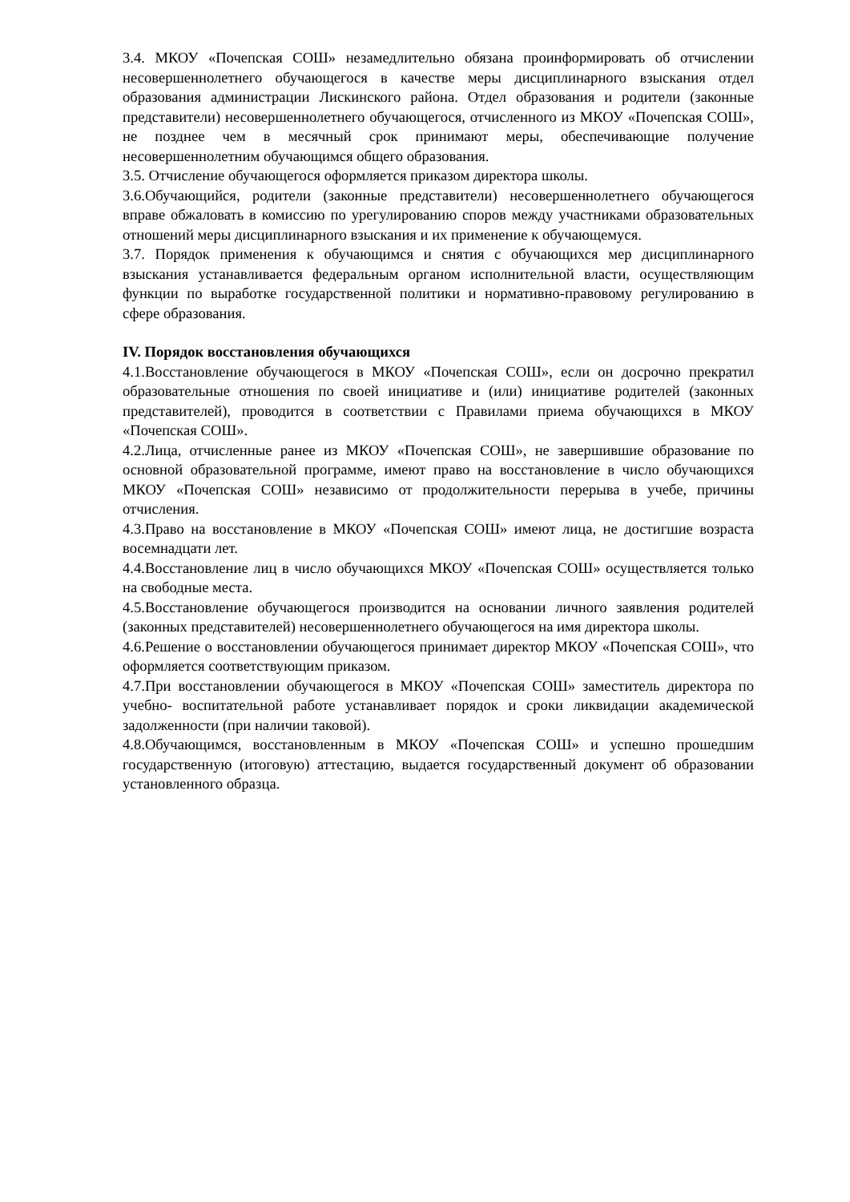3.4. МКОУ «Почепская СОШ» незамедлительно обязана проинформировать об отчислении несовершеннолетнего обучающегося в качестве меры дисциплинарного взыскания отдел образования администрации Лискинского района. Отдел образования и родители (законные представители) несовершеннолетнего обучающегося, отчисленного из МКОУ «Почепская СОШ», не позднее чем в месячный срок принимают меры, обеспечивающие получение несовершеннолетним обучающимся общего образования.
3.5. Отчисление обучающегося оформляется приказом директора школы.
3.6.Обучающийся, родители (законные представители) несовершеннолетнего обучающегося вправе обжаловать в комиссию по урегулированию споров между участниками образовательных отношений меры дисциплинарного взыскания и их применение к обучающемуся.
3.7. Порядок применения к обучающимся и снятия с обучающихся мер дисциплинарного взыскания устанавливается федеральным органом исполнительной власти, осуществляющим функции по выработке государственной политики и нормативно-правовому регулированию в сфере образования.
IV. Порядок восстановления обучающихся
4.1.Восстановление обучающегося в МКОУ «Почепская СОШ», если он досрочно прекратил образовательные отношения по своей инициативе и (или) инициативе родителей (законных представителей), проводится в соответствии с Правилами приема обучающихся в МКОУ «Почепская СОШ».
4.2.Лица, отчисленные ранее из МКОУ «Почепская СОШ», не завершившие образование по основной образовательной программе, имеют право на восстановление в число обучающихся МКОУ «Почепская СОШ» независимо от продолжительности перерыва в учебе, причины отчисления.
4.3.Право на восстановление в МКОУ «Почепская СОШ» имеют лица, не достигшие возраста восемнадцати лет.
4.4.Восстановление лиц в число обучающихся МКОУ «Почепская СОШ» осуществляется только на свободные места.
4.5.Восстановление обучающегося производится на основании личного заявления родителей (законных представителей) несовершеннолетнего обучающегося на имя директора школы.
4.6.Решение о восстановлении обучающегося принимает директор МКОУ «Почепская СОШ», что оформляется соответствующим приказом.
4.7.При восстановлении обучающегося в МКОУ «Почепская СОШ» заместитель директора по учебно- воспитательной работе устанавливает порядок и сроки ликвидации академической задолженности (при наличии таковой).
4.8.Обучающимся, восстановленным в МКОУ «Почепская СОШ» и успешно прошедшим государственную (итоговую) аттестацию, выдается государственный документ об образовании установленного образца.